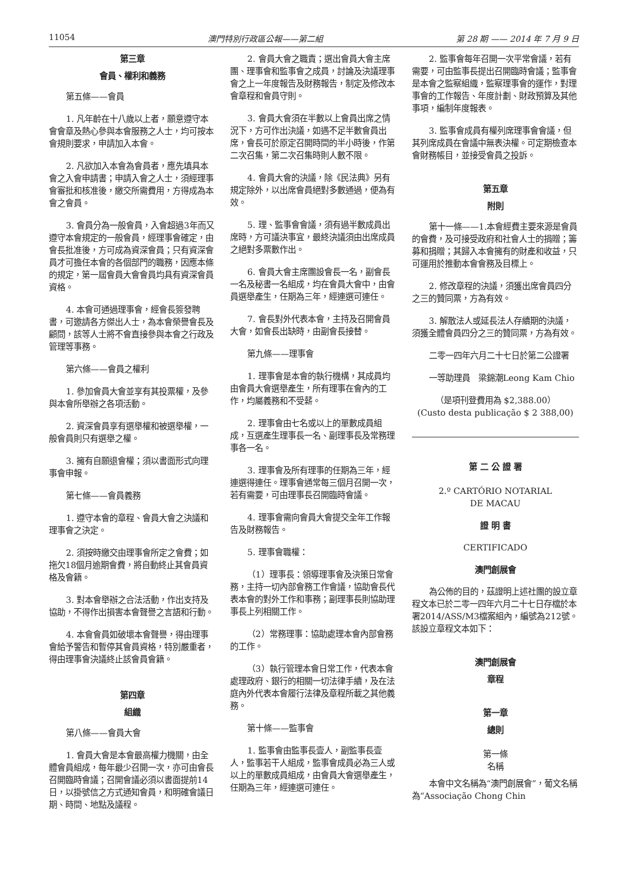11054 澳門特別行政區公報——第二組 第 28 期 —— 2014 年 7 月 9 日
第三章
會員、權利和義務
第五條——會員
1. 凡年齡在十八歲以上者，願意遵守本會會章及熱心參與本會服務之人士，均可按本會規則要求，申請加入本會。
2. 凡欲加入本會為會員者，應先填具本會之入會申請書；申請入會之人士，須經理事會審批和核准後，繳交所需費用，方得成為本會之會員。
3. 會員分為一般會員，入會超過3年而又遵守本會規定的一般會員，經理事會確定，由會長批准後，方可成為資深會員；只有資深會員才可擔任本會的各個部門的職務，因應本條的規定，第一屆會員大會會員均具有資深會員資格。
4. 本會可通過理事會，經會長簽發聘書，可邀請各方傑出人士，為本會榮譽會長及顧問，該等人士將不會直接參與本會之行政及管理等事務。
第六條——會員之權利
1. 參加會員大會並享有其投票權，及參與本會所舉辦之各項活動。
2. 資深會員享有選舉權和被選舉權，一般會員則只有選舉之權。
3. 擁有自願退會權；須以書面形式向理事會申報。
第七條——會員義務
1. 遵守本會的章程、會員大會之決議和理事會之決定。
2. 須按時繳交由理事會所定之會費；如拖欠18個月逾期會費，將自動終止其會員資格及會籍。
3. 對本會舉辦之合法活動，作出支持及協助，不得作出損害本會聲譽之言語和行動。
4. 本會會員如破壞本會聲譽，得由理事會給予警告和暫停其會員資格，特別嚴重者，得由理事會決議終止該會員會籍。
第四章
組織
第八條——會員大會
1. 會員大會是本會最高權力機關，由全體會員組成，每年最少召開一次，亦可由會長召開臨時會議；召開會議必須以書面提前14日，以掛號信之方式通知會員，和明確會議日期、時間、地點及議程。
2. 會員大會之職責；選出會員大會主席團、理事會和監事會之成員，討論及決議理事會之上一年度報告及財務報告，制定及修改本會章程和會員守則。
3. 會員大會須在半數以上會員出席之情況下，方可作出決議，如遇不足半數會員出席，會長可於原定召開時間的半小時後，作第二次召集，第二次召集時則人數不限。
4. 會員大會的決議，除《民法典》另有規定除外，以出席會員絕對多數通過，便為有效。
5. 理、監事會會議，須有過半數成員出席時，方可議決事宜，最終決議須由出席成員之絕對多票數作出。
6. 會員大會主席團設會長一名，副會長一名及秘書一名組成，均在會員大會中，由會員選舉產生，任期為三年，經連選可連任。
7. 會長對外代表本會，主持及召開會員大會，如會長出缺時，由副會長接替。
第九條——理事會
1. 理事會是本會的執行機構，其成員均由會員大會選舉產生，所有理事在會內的工作，均屬義務和不受薪。
2. 理事會由七名或以上的單數成員組成，互選產生理事長一名、副理事長及常務理事各一名。
3. 理事會及所有理事的任期為三年，經連選得連任。理事會通常每三個月召開一次，若有需要，可由理事長召開臨時會議。
4. 理事會需向會員大會提交全年工作報告及財務報告。
5. 理事會職權：
（1）理事長：領導理事會及決策日常會務，主持一切內部會務工作會議，協助會長代表本會的對外工作和事務；副理事長則協助理事長上列相關工作。
（2）常務理事：協助處理本會內部會務的工作。
（3）執行管理本會日常工作，代表本會處理政府、銀行的相關一切法律手續，及在法庭內外代表本會履行法律及章程所載之其他義務。
第十條——監事會
1. 監事會由監事長壹人，副監事長壹人，監事若干人組成，監事會成員必為三人或以上的單數成員組成，由會員大會選舉產生，任期為三年，經連選可連任。
2. 監事會每年召開一次平常會議，若有需要，可由監事長提出召開臨時會議；監事會是本會之監察組織，監察理事會的運作，對理事會的工作報告、年度計劃、財政預算及其他事項，編制年度報表。
3. 監事會成員有權列席理事會會議，但其列席成員在會議中無表決權。可定期檢查本會財務帳目，並接受會員之投訴。
第五章
附則
第十一條——1.本會經費主要來源是會員的會費，及可接受政府和社會人士的捐贈；籌募和捐贈；其歸入本會擁有的財產和收益，只可運用於推動本會會務及目標上。
2. 修改章程的決議，須獲出席會員四分之三的贊同票，方為有效。
3. 解散法人或延長法人存續期的決議，須獲全體會員四分之三的贊同票，方為有效。
二零一四年六月二十七日於第二公證署
一等助理員　梁錦潮Leong Kam Chio
（是項刊登費用為 $2,388.00）
(Custo desta publicação $ 2 388,00)
第 二 公 證 署
2.º CARTÓRIO NOTARIAL
DE MACAU
證 明 書
CERTIFICADO
澳門創展會
為公佈的目的，茲證明上述社團的設立章程文本已於二零一四年六月二十七日存檔於本署2014/ASS/M3檔案組內，編號為212號。該設立章程文本如下：
澳門創展會
章程
第一章
總則
第一條
名稱
本會中文名稱為“澳門創展會”，葡文名稱為“Associação Chong Chin